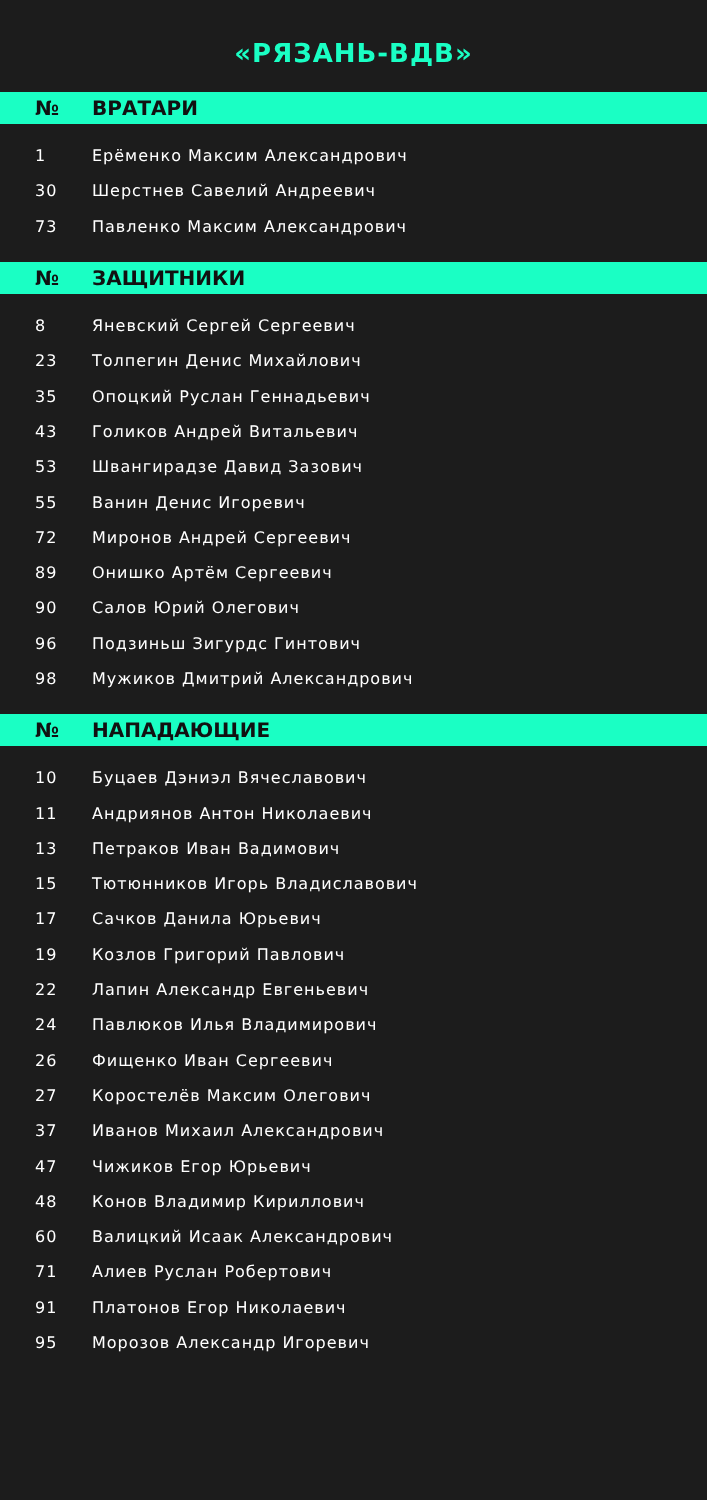«РЯЗАНЬ-ВДВ»
| № | ВРАТАРИ |
| --- | --- |
| 1 | Ерёменко Максим Александрович |
| 30 | Шерстнев Савелий Андреевич |
| 73 | Павленко Максим Александрович |
| № | ЗАЩИТНИКИ |
| --- | --- |
| 8 | Яневский Сергей Сергеевич |
| 23 | Толпегин Денис Михайлович |
| 35 | Опоцкий Руслан Геннадьевич |
| 43 | Голиков Андрей Витальевич |
| 53 | Швангирадзе Давид Зазович |
| 55 | Ванин Денис Игоревич |
| 72 | Миронов Андрей Сергеевич |
| 89 | Онишко Артём Сергеевич |
| 90 | Салов Юрий Олегович |
| 96 | Подзиньш Зигурдс Гинтович |
| 98 | Мужиков Дмитрий Александрович |
| № | НАПАДАЮЩИЕ |
| --- | --- |
| 10 | Буцаев Дэниэл Вячеславович |
| 11 | Андриянов Антон Николаевич |
| 13 | Петраков Иван Вадимович |
| 15 | Тютюнников Игорь Владиславович |
| 17 | Сачков Данила Юрьевич |
| 19 | Козлов Григорий Павлович |
| 22 | Лапин Александр Евгеньевич |
| 24 | Павлюков Илья Владимирович |
| 26 | Фищенко Иван Сергеевич |
| 27 | Коростелёв Максим Олегович |
| 37 | Иванов Михаил Александрович |
| 47 | Чижиков Егор Юрьевич |
| 48 | Конов Владимир Кириллович |
| 60 | Валицкий Исаак Александрович |
| 71 | Алиев Руслан Робертович |
| 91 | Платонов Егор Николаевич |
| 95 | Морозов Александр Игоревич |